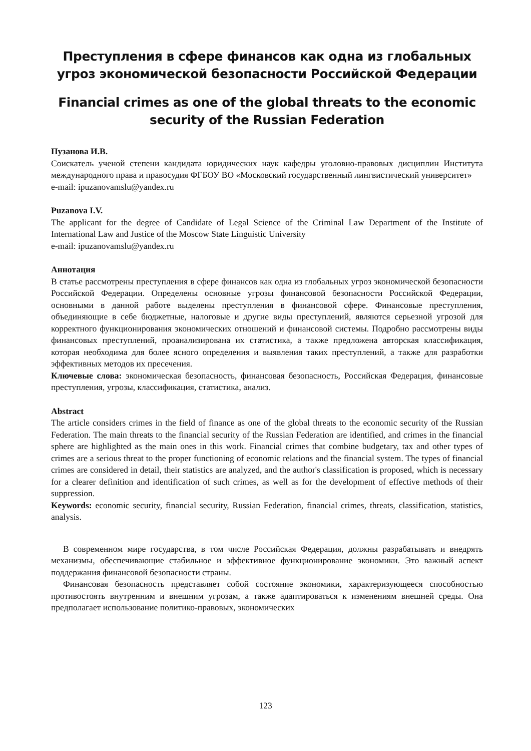Преступления в сфере финансов как одна из глобальных угроз экономической безопасности Российской Федерации
Financial crimes as one of the global threats to the economic security of the Russian Federation
Пузанова И.В.
Соискатель ученой степени кандидата юридических наук кафедры уголовно-правовых дисциплин Института международного права и правосудия ФГБОУ ВО «Московский государственный лингвистический университет»
e-mail: ipuzanovamslu@yandex.ru
Puzanova I.V.
The applicant for the degree of Candidate of Legal Science of the Criminal Law Department of the Institute of International Law and Justice of the Moscow State Linguistic University
e-mail: ipuzanovamslu@yandex.ru
Аннотация
В статье рассмотрены преступления в сфере финансов как одна из глобальных угроз экономической безопасности Российской Федерации. Определены основные угрозы финансовой безопасности Российской Федерации, основными в данной работе выделены преступления в финансовой сфере. Финансовые преступления, объединяющие в себе бюджетные, налоговые и другие виды преступлений, являются серьезной угрозой для корректного функционирования экономических отношений и финансовой системы. Подробно рассмотрены виды финансовых преступлений, проанализирована их статистика, а также предложена авторская классификация, которая необходима для более ясного определения и выявления таких преступлений, а также для разработки эффективных методов их пресечения.
Ключевые слова: экономическая безопасность, финансовая безопасность, Российская Федерация, финансовые преступления, угрозы, классификация, статистика, анализ.
Abstract
The article considers crimes in the field of finance as one of the global threats to the economic security of the Russian Federation. The main threats to the financial security of the Russian Federation are identified, and crimes in the financial sphere are highlighted as the main ones in this work. Financial crimes that combine budgetary, tax and other types of crimes are a serious threat to the proper functioning of economic relations and the financial system. The types of financial crimes are considered in detail, their statistics are analyzed, and the author's classification is proposed, which is necessary for a clearer definition and identification of such crimes, as well as for the development of effective methods of their suppression.
Keywords: economic security, financial security, Russian Federation, financial crimes, threats, classification, statistics, analysis.
В современном мире государства, в том числе Российская Федерация, должны разрабатывать и внедрять механизмы, обеспечивающие стабильное и эффективное функционирование экономики. Это важный аспект поддержания финансовой безопасности страны.
Финансовая безопасность представляет собой состояние экономики, характеризующееся способностью противостоять внутренним и внешним угрозам, а также адаптироваться к изменениям внешней среды. Она предполагает использование политико-правовых, экономических
123